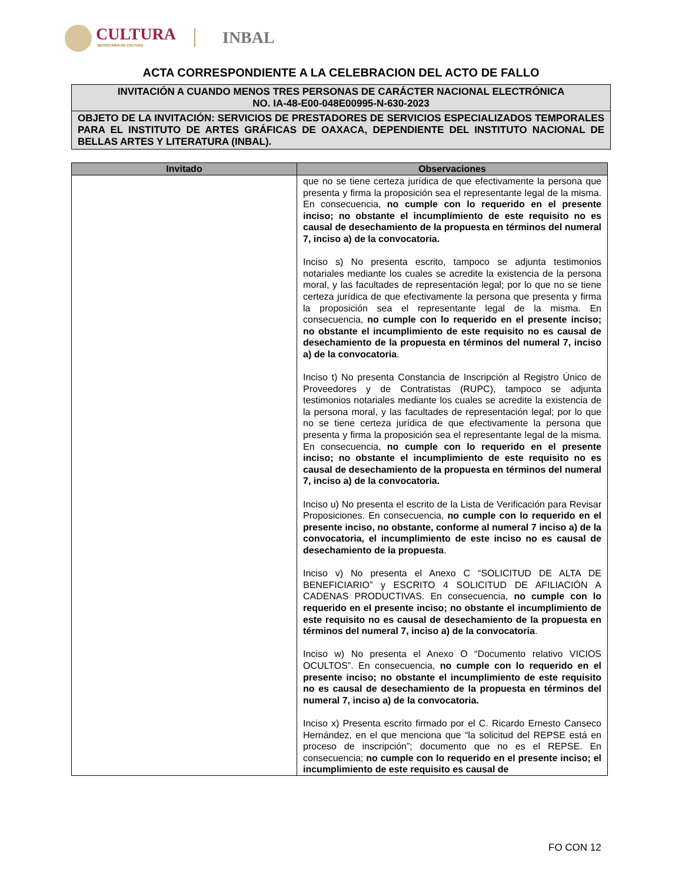CULTURA
SECRETARÍA DE CULTURA INBAL
ACTA CORRESPONDIENTE A LA CELEBRACION DEL ACTO DE FALLO
INVITACIÓN A CUANDO MENOS TRES PERSONAS DE CARÁCTER NACIONAL ELECTRÓNICA
NO. IA-48-E00-048E00995-N-630-2023
OBJETO DE LA INVITACIÓN: SERVICIOS DE PRESTADORES DE SERVICIOS ESPECIALIZADOS TEMPORALES PARA EL INSTITUTO DE ARTES GRÁFICAS DE OAXACA, DEPENDIENTE DEL INSTITUTO NACIONAL DE BELLAS ARTES Y LITERATURA (INBAL).
| Invitado | Observaciones |
| --- | --- |
| | que no se tiene certeza jurídica de que efectivamente la persona que presenta y firma la proposición sea el representante legal de la misma. En consecuencia, no cumple con lo requerido en el presente inciso; no obstante el incumplimiento de este requisito no es causal de desechamiento de la propuesta en términos del numeral 7, inciso a) de la convocatoria. Inciso s) No presenta escrito, tampoco se adjunta testimonios notariales mediante los cuales se acredite la existencia de la persona moral, y las facultades de representación legal; por lo que no se tiene certeza jurídica de que efectivamente la persona que presenta y firma la proposición sea el representante legal de la misma. En consecuencia, no cumple con lo requerido en el presente inciso; no obstante el incumplimiento de este requisito no es causal de desechamiento de la propuesta en términos del numeral 7, inciso a) de la convocatoria . Inciso t) No presenta Constancia de Inscripción al Registro Único de Proveedores y de Contratistas (RUPC), tampoco se adjunta testimonios notariales mediante los cuales se acredite la existencia de la persona moral, y las facultades de representación legal; por lo que no se tiene certeza jurídica de que efectivamente la persona que presenta y firma la proposición sea el representante legal de la misma. En consecuencia, no cumple con lo requerido en el presente inciso; no obstante el incumplimiento de este requisito no es causal de desechamiento de la propuesta en términos del numeral 7, inciso a) de la convocatoria. Inciso u) No presenta el escrito de la Lista de Verificación para Revisar Proposiciones. En consecuencia, no cumple con lo requerido en el presente inciso, no obstante, conforme al numeral 7 inciso a) de la convocatoria, el incumplimiento de este inciso no es causal de desechamiento de la propuesta . Inciso v) No presenta el Anexo C “SOLICITUD DE ALTA DE BENEFICIARIO” y ESCRITO 4 SOLICITUD DE AFILIACIÓN A CADENAS PRODUCTIVAS. En consecuencia, no cumple con lo requerido en el presente inciso; no obstante el incumplimiento de este requisito no es causal de desechamiento de la propuesta en términos del numeral 7, inciso a) de la convocatoria . Inciso w) No presenta el Anexo O “Documento relativo VICIOS OCULTOS”. En consecuencia, no cumple con lo requerido en el presente inciso; no obstante el incumplimiento de este requisito no es causal de desechamiento de la propuesta en términos del numeral 7, inciso a) de la convocatoria. Inciso x) Presenta escrito firmado por el C. Ricardo Ernesto Canseco Hernández, en el que menciona que “la solicitud del REPSE está en proceso de inscripción”; documento que no es el REPSE. En consecuencia; no cumple con lo requerido en el presente inciso; el incumplimiento de este requisito es causal de |
FO CON 12